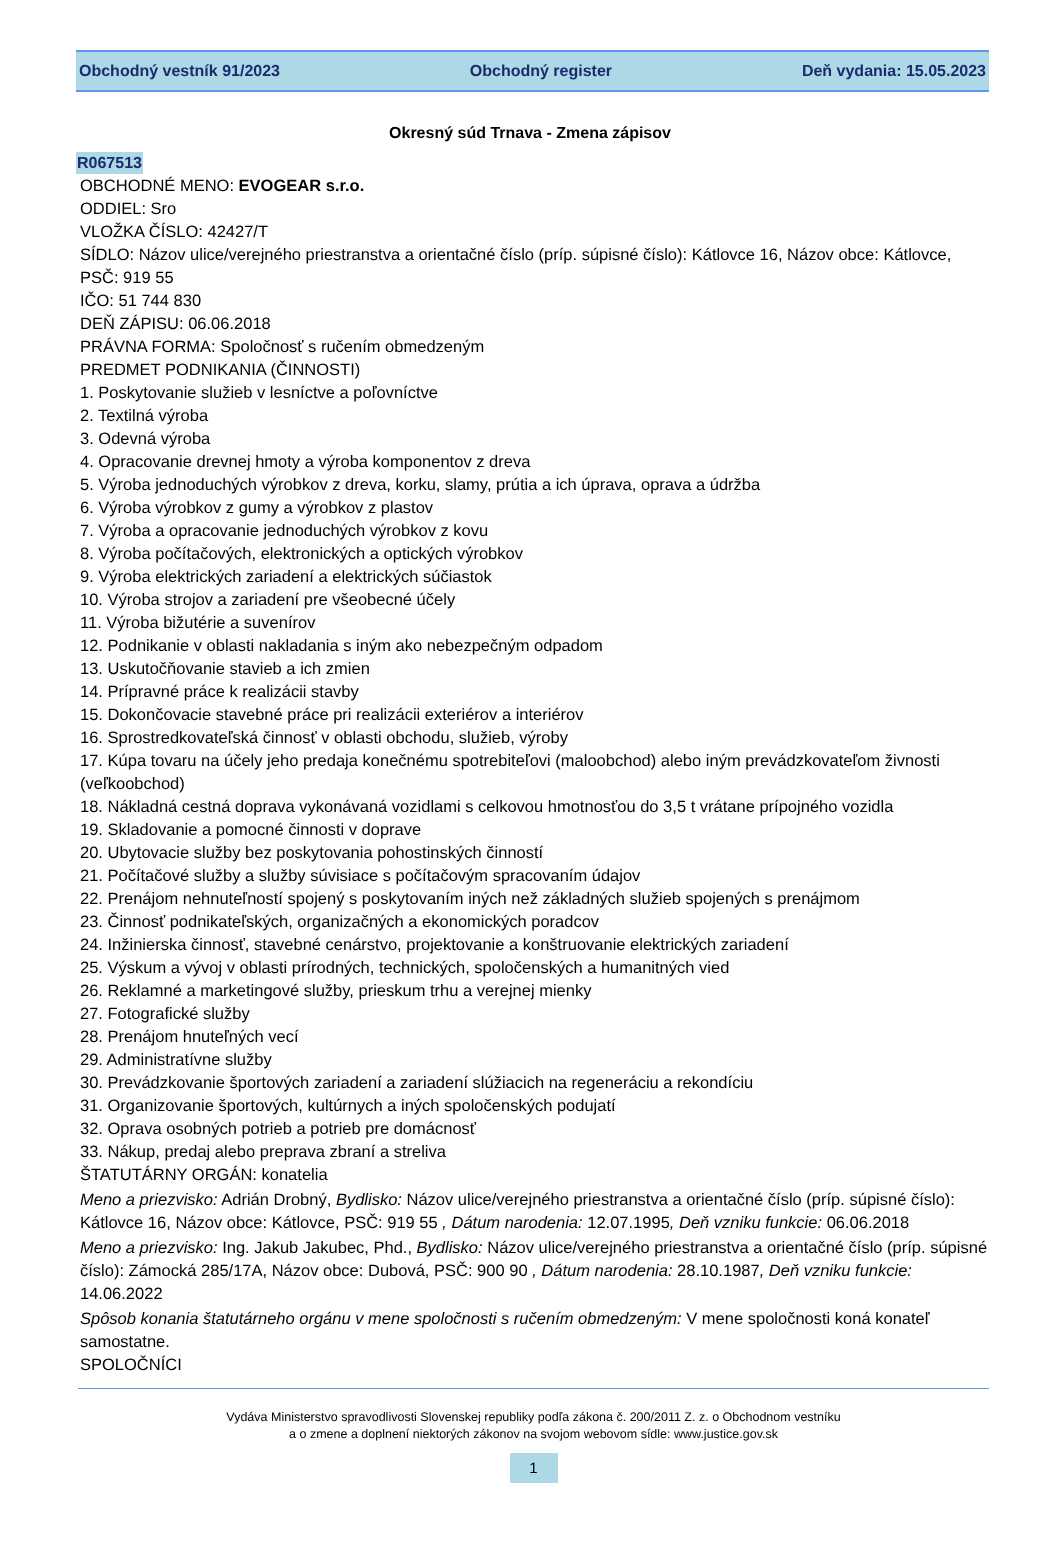Obchodný vestník 91/2023 Obchodný register Deň vydania: 15.05.2023
Okresný súd Trnava - Zmena zápisov
R067513
OBCHODNÉ MENO: EVOGEAR s.r.o.
ODDIEL: Sro
VLOŽKA ČÍSLO: 42427/T
SÍDLO: Názov ulice/verejného priestranstva a orientačné číslo (príp. súpisné číslo): Kátlovce 16, Názov obce: Kátlovce, PSČ: 919 55
IČO: 51 744 830
DEŇ ZÁPISU: 06.06.2018
PRÁVNA FORMA: Spoločnosť s ručením obmedzeným
PREDMET PODNIKANIA (ČINNOSTI)
1. Poskytovanie služieb v lesníctve a poľovníctve
2. Textilná výroba
3. Odevná výroba
4. Opracovanie drevnej hmoty a výroba komponentov z dreva
5. Výroba jednoduchých výrobkov z dreva, korku, slamy, prútia a ich úprava, oprava a údržba
6. Výroba výrobkov z gumy a výrobkov z plastov
7. Výroba a opracovanie jednoduchých výrobkov z kovu
8. Výroba počítačových, elektronických a optických výrobkov
9. Výroba elektrických zariadení a elektrických súčiastok
10. Výroba strojov a zariadení pre všeobecné účely
11. Výroba bižutérie a suvenírov
12. Podnikanie v oblasti nakladania s iným ako nebezpečným odpadom
13. Uskutočňovanie stavieb a ich zmien
14. Prípravné práce k realizácii stavby
15. Dokončovacie stavebné práce pri realizácii exteriérov a interiérov
16. Sprostredkovateľská činnosť v oblasti obchodu, služieb, výroby
17. Kúpa tovaru na účely jeho predaja konečnému spotrebiteľovi (maloobchod) alebo iným prevádzkovateľom živnosti (veľkoobchod)
18. Nákladná cestná doprava vykonávaná vozidlami s celkovou hmotnosťou do 3,5 t vrátane prípojného vozidla
19. Skladovanie a pomocné činnosti v doprave
20. Ubytovacie služby bez poskytovania pohostinských činností
21. Počítačové služby a služby súvisiace s počítačovým spracovaním údajov
22. Prenájom nehnuteľností spojený s poskytovaním iných než základných služieb spojených s prenájmom
23. Činnosť podnikateľských, organizačných a ekonomických poradcov
24. Inžinierska činnosť, stavebné cenárstvo, projektovanie a konštruovanie elektrických zariadení
25. Výskum a vývoj v oblasti prírodných, technických, spoločenských a humanitných vied
26. Reklamné a marketingové služby, prieskum trhu a verejnej mienky
27. Fotografické služby
28. Prenájom hnuteľných vecí
29. Administratívne služby
30. Prevádzkovanie športových zariadení a zariadení slúžiacich na regeneráciu a rekondíciu
31. Organizovanie športových, kultúrnych a iných spoločenských podujatí
32. Oprava osobných potrieb a potrieb pre domácnosť
33. Nákup, predaj alebo preprava zbraní a streliva
ŠTATUTÁRNY ORGÁN: konatelia
Meno a priezvisko: Adrián Drobný, Bydlisko: Názov ulice/verejného priestranstva a orientačné číslo (príp. súpisné číslo): Kátlovce 16, Názov obce: Kátlovce, PSČ: 919 55 , Dátum narodenia: 12.07.1995, Deň vzniku funkcie: 06.06.2018
Meno a priezvisko: Ing. Jakub Jakubec, Phd., Bydlisko: Názov ulice/verejného priestranstva a orientačné číslo (príp. súpisné číslo): Zámocká 285/17A, Názov obce: Dubová, PSČ: 900 90 , Dátum narodenia: 28.10.1987, Deň vzniku funkcie: 14.06.2022
Spôsob konania štatutárneho orgánu v mene spoločnosti s ručením obmedzeným: V mene spoločnosti koná konateľ samostatne.
SPOLOČNÍCI
Vydáva Ministerstvo spravodlivosti Slovenskej republiky podľa zákona č. 200/2011 Z. z. o Obchodnom vestníku
a o zmene a doplnení niektorých zákonov na svojom webovom sídle: www.justice.gov.sk
1